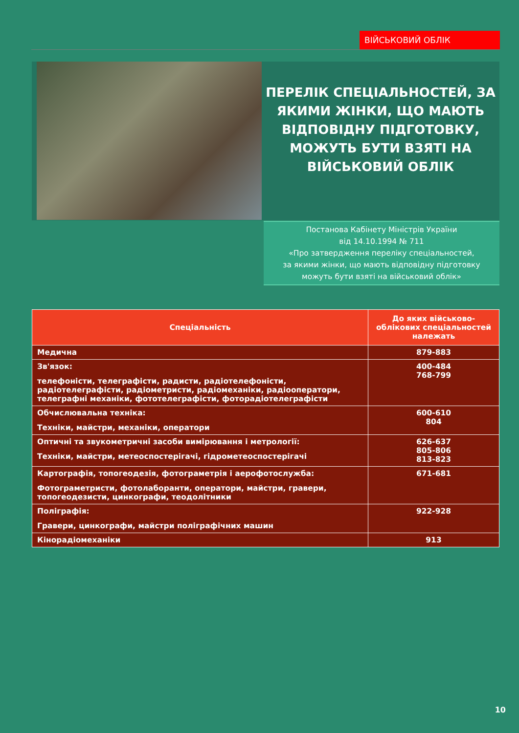ВІЙСЬКОВИЙ ОБЛІК
ПЕРЕЛІК СПЕЦІАЛЬНОСТЕЙ, ЗА ЯКИМИ ЖІНКИ, ЩО МАЮТЬ ВІДПОВІДНУ ПІДГОТОВКУ, МОЖУТЬ БУТИ ВЗЯТІ НА ВІЙСЬКОВИЙ ОБЛІК
Постанова Кабінету Міністрів України
від 14.10.1994 № 711
«Про затвердження переліку спеціальностей,
за якими жінки, що мають відповідну підготовку
можуть бути взяті на військовий облік»
| Спеціальність | До яких військово-облікових спеціальностей належать |
| --- | --- |
| Медична | 879-883 |
| Зв'язок: телефоністи, телеграфісти, радисти, радіотелефоністи, радіотелеграфісти, радіометристи, радіомеханіки, радіооператори, телеграфні механіки, фототелеграфісти, фоторадіотелеграфісти | 400-484 768-799 |
| Обчислювальна техніка: Техніки, майстри, механіки, оператори | 600-610 804 |
| Оптичні та звукометричні засоби вимірювання і метрології: Техніки, майстри, метеоспостерігачі, гідрометеоспостерігачі | 626-637 805-806 813-823 |
| Картографія, топогеодезія, фотограметрія і аерофотослужба: Фотограметристи, фотолаборанти, оператори, майстри, гравери, топогеодезисти, цинкографи, теодолітники | 671-681 |
| Поліграфія: Гравери, цинкографи, майстри поліграфічних машин | 922-928 |
| Кінорадіомеханіки | 913 |
10